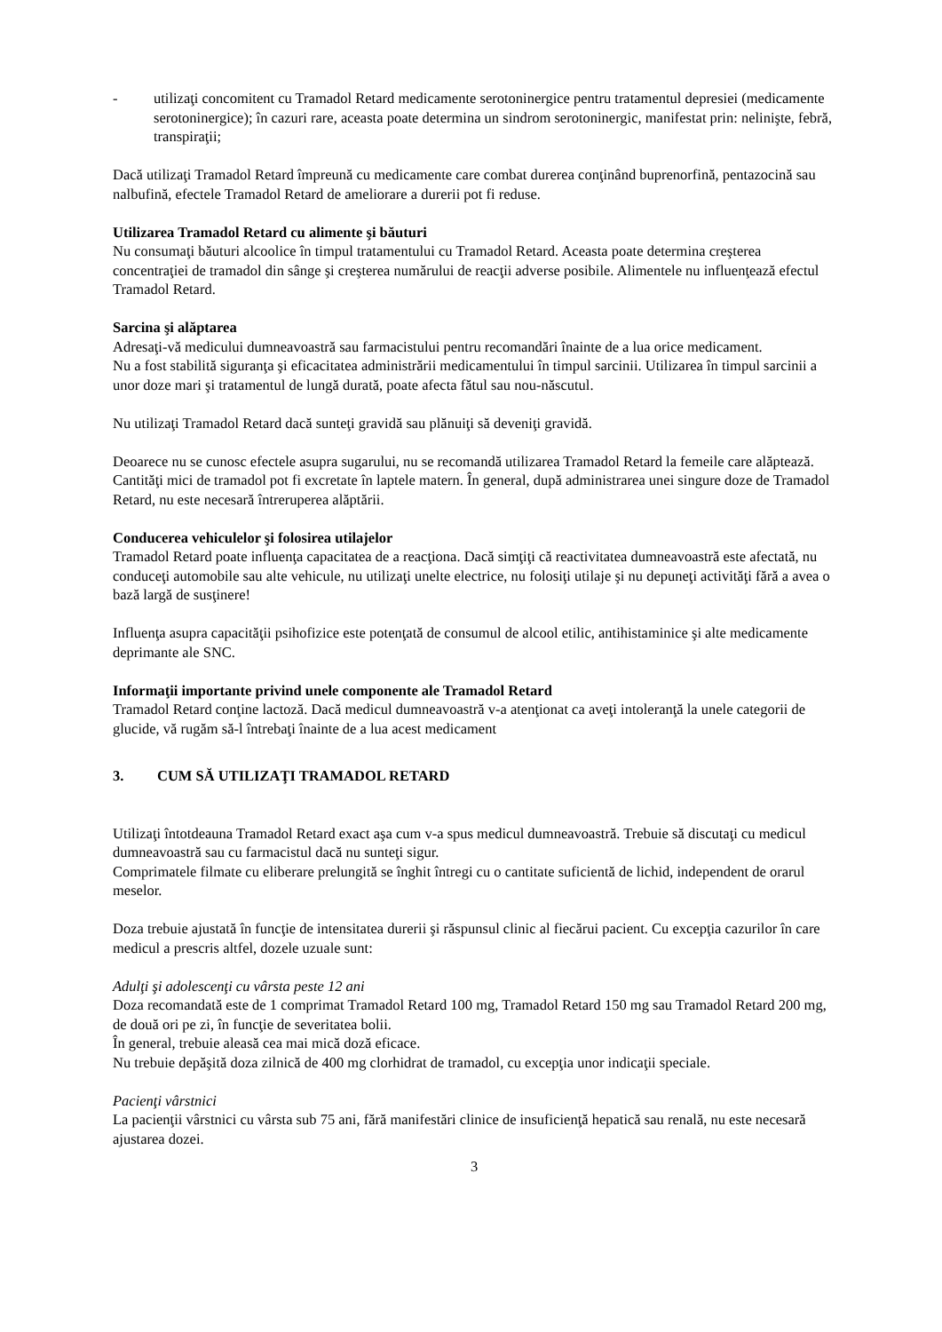- utilizaţi concomitent cu Tramadol Retard medicamente serotoninergice pentru tratamentul depresiei (medicamente serotoninergice); în cazuri rare, aceasta poate determina un sindrom serotoninergic, manifestat prin: nelinişte, febră, transpiraţii;
Dacă utilizaţi Tramadol Retard împreună cu medicamente care combat durerea conţinând buprenorfină, pentazocină sau nalbufină, efectele Tramadol Retard de ameliorare a durerii pot fi reduse.
Utilizarea Tramadol Retard cu alimente şi băuturi
Nu consumaţi băuturi alcoolice în timpul tratamentului cu Tramadol Retard. Aceasta poate determina creşterea concentraţiei de tramadol din sânge şi creşterea numărului de reacţii adverse posibile. Alimentele nu influenţează efectul Tramadol Retard.
Sarcina şi alăptarea
Adresaţi-vă medicului dumneavoastră sau farmacistului pentru recomandări înainte de a lua orice medicament.
Nu a fost stabilită siguranţa şi eficacitatea administrării medicamentului în timpul sarcinii. Utilizarea în timpul sarcinii a unor doze mari şi tratamentul de lungă durată, poate afecta fătul sau nou-născutul.
Nu utilizaţi Tramadol Retard dacă sunteţi gravidă sau plănuiţi să deveniţi gravidă.
Deoarece nu se cunosc efectele asupra sugarului, nu se recomandă utilizarea Tramadol Retard la femeile care alăptează. Cantităţi mici de tramadol pot fi excretate în laptele matern. În general, după administrarea unei singure doze de Tramadol Retard, nu este necesară întreruperea alăptării.
Conducerea vehiculelor şi folosirea utilajelor
Tramadol Retard poate influenţa capacitatea de a reacţiona. Dacă simţiţi că reactivitatea dumneavoastră este afectată, nu conduceţi automobile sau alte vehicule, nu utilizaţi unelte electrice, nu folosiţi utilaje şi nu depuneţi activităţi fără a avea o bază largă de susţinere!
Influenţa asupra capacităţii psihofizice este potenţată de consumul de alcool etilic, antihistaminice şi alte medicamente deprimante ale SNC.
Informaţii importante privind unele componente ale Tramadol Retard
Tramadol Retard conţine lactoză. Dacă medicul dumneavoastră v-a atenţionat ca aveţi intoleranţă la unele categorii de glucide, vă rugăm să-l întrebaţi înainte de a lua acest medicament
3. CUM SĂ UTILIZAŢI TRAMADOL RETARD
Utilizaţi întotdeauna Tramadol Retard exact aşa cum v-a spus medicul dumneavoastră. Trebuie să discutaţi cu medicul dumneavoastră sau cu farmacistul dacă nu sunteţi sigur.
Comprimatele filmate cu eliberare prelungită se înghit întregi cu o cantitate suficientă de lichid, independent de orarul meselor.
Doza trebuie ajustată în funcţie de intensitatea durerii şi răspunsul clinic al fiecărui pacient. Cu excepţia cazurilor în care medicul a prescris altfel, dozele uzuale sunt:
Adulţi şi adolescenţi cu vârsta peste 12 ani
Doza recomandată este de 1 comprimat Tramadol Retard 100 mg, Tramadol Retard 150 mg sau Tramadol Retard 200 mg, de două ori pe zi, în funcţie de severitatea bolii.
În general, trebuie aleasă cea mai mică doză eficace.
Nu trebuie depăşită doza zilnică de 400 mg clorhidrat de tramadol, cu excepţia unor indicaţii speciale.
Pacienţi vârstnici
La pacienţii vârstnici cu vârsta sub 75 ani, fără manifestări clinice de insuficienţă hepatică sau renală, nu este necesară ajustarea dozei.
3